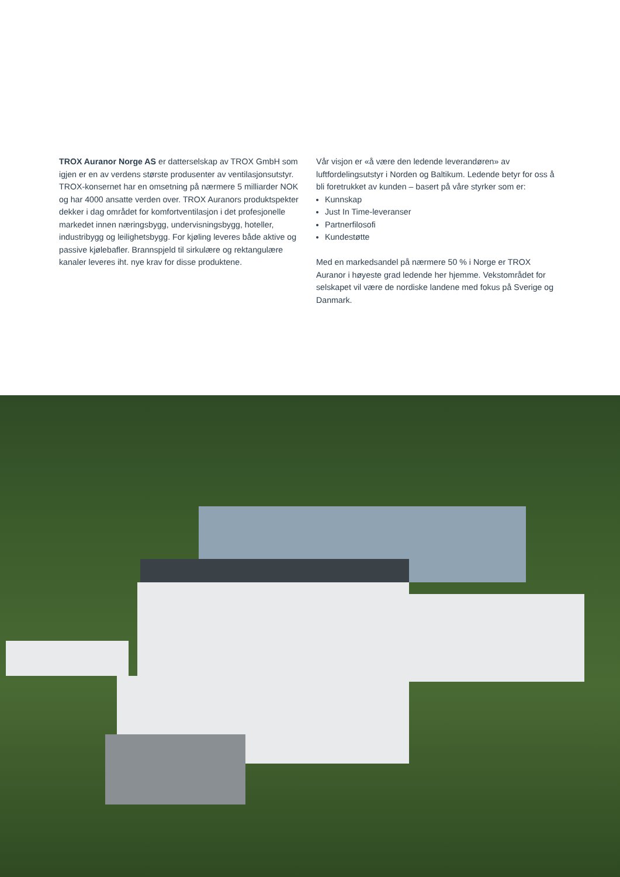TROX Auranor Norge AS er datterselskap av TROX GmbH som igjen er en av verdens største produsenter av ventilasjonsutstyr. TROX-konsernet har en omsetning på nærmere 5 milliarder NOK og har 4000 ansatte verden over. TROX Auranors produktspekter dekker i dag området for komfortventilasjon i det profesjonelle markedet innen næringsbygg, undervisningsbygg, hoteller, industribygg og leilighetsbygg. For kjøling leveres både aktive og passive kjølebafler. Brannspjeld til sirkulære og rektangulære kanaler leveres iht. nye krav for disse produktene.
Vår visjon er «å være den ledende leverandøren» av luftfordelingsutstyr i Norden og Baltikum. Ledende betyr for oss å bli foretrukket av kunden – basert på våre styrker som er:
Kunnskap
Just In Time-leveranser
Partnerfilosofi
Kundestøtte
Med en markedsandel på nærmere 50 % i Norge er TROX Auranor i høyeste grad ledende her hjemme. Vekstområdet for selskapet vil være de nordiske landene med fokus på Sverige og Danmark.